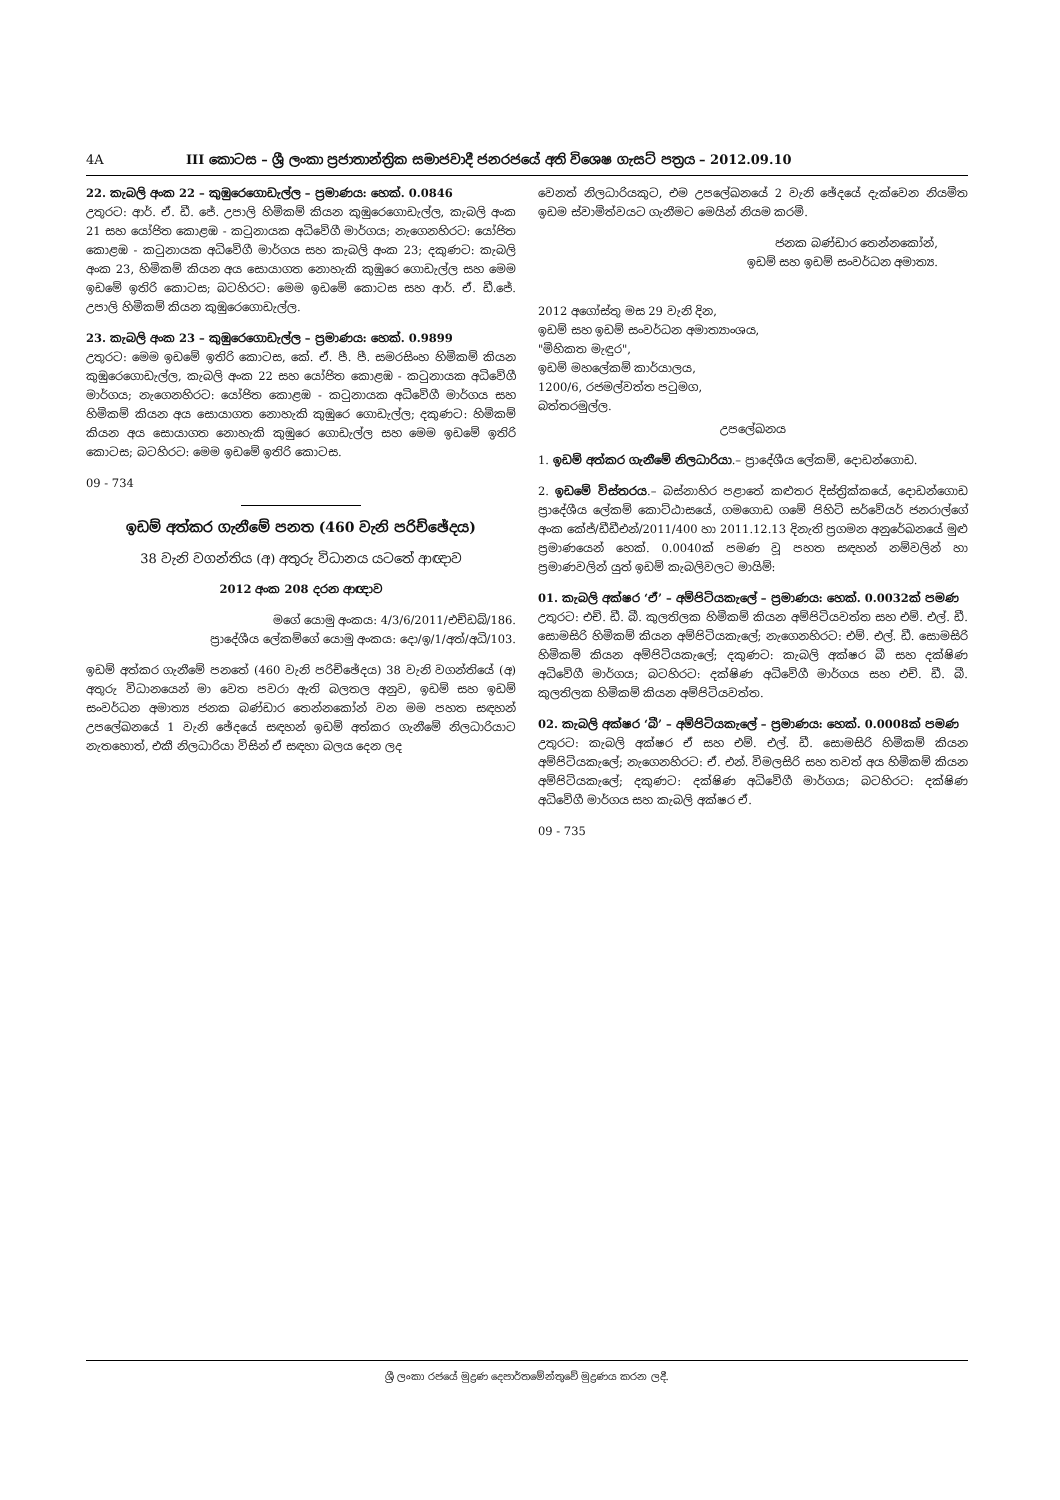4A III කොටස – ශ්‍රී ලංකා ප්‍රජාතාන්ත්‍රික සමාජවාදී ජනරජයේ අති විශෙෂ ගැසට් පත්‍රය – 2012.09.10
22. කැබලි අංක 22 – කුඹුරෙගොඩැල්ල – ප්‍රමාණය: හෙක්. 0.0846
උතුරට: ආර්. ඒ. ඩී. ජේ. උපාලි හිමිකම් කියන කුඹුරෙගොඩැල්ල, කැබලි අංක 21 සහ යෝජිත කොළඹ - කටුනායක අධිවේගී මාර්ගය; නැගෙනහිරට: යෝජිත කොළඹ - කටුනායක අධිවේගී මාර්ගය සහ කැබලි අංක 23; දකුණට: කැබලි අංක 23, හිමිකම් කියන අය සොයාගත නොහැකි කුඹුරෙ ගොඩැල්ල සහ මෙම ඉඩමේ ඉතිරි කොටස; බටහිරට: මෙම ඉඩමේ කොටස සහ ආර්. ඒ. ඩී.ජේ. උපාලි හිමිකම් කියන කුඹුරෙගොඩැල්ල.
23. කැබලි අංක 23 – කුඹුරෙගොඩැල්ල – ප්‍රමාණය: හෙක්. 0.9899
උතුරට: මෙම ඉඩමේ ඉතිරි කොටස, කේ. ඒ. පී. පී. සමරසිංහ හිමිකම් කියන කුඹුරෙගොඩැල්ල, කැබලි අංක 22 සහ යෝජිත කොළඹ - කටුනායක අධිවේගී මාර්ගය; නැගෙනහිරට: යෝජිත කොළඹ - කටුනායක අධිවේගී මාර්ගය සහ හිමිකම් කියන අය සොයාගත නොහැකි කුඹුරෙ ගොඩැල්ල; දකුණට: හිමිකම් කියන අය සොයාගත නොහැකි කුඹුරෙ ගොඩැල්ල සහ මෙම ඉඩමේ ඉතිරි කොටස; බටහිරට: මෙම ඉඩමේ ඉතිරි කොටස.
09 - 734
ඉඩම් අත්කර ගැනීමේ පනත (460 වැනි පරිච්ඡේදය)
38 වැනි වගන්තිය (අ) අතුරු විධානය යටතේ ආඥාව
2012 අංක 208 දරන ආඥාව
මගේ යොමු අංකය: 4/3/6/2011/එච්ඩබ්/186.
ප්‍රාදේශීය ලේකම්ගේ යොමු අංකය: දො/ඉ/1/අත්/අධි/103.
ඉඩම් අත්කර ගැනීමේ පනතේ (460 වැනි පරිච්ඡේදය) 38 වැනි වගන්තියේ (අ) අතුරු විධානයෙන් මා වෙත පවරා ඇති බලතල අනුව, ඉඩම් සහ ඉඩම් සංවර්ධන අමාත්‍ය ජනක බණ්ඩාර තෙන්නකෝන් වන මම පහත සඳහන් උපලේඛනයේ 1 වැනි ඡේදයේ සඳහන් ඉඩම් අත්කර ගැනීමේ නිලධාරියාට නැතහොත්, එකී නිලධාරියා විසින් ඒ සඳහා බලය දෙන ලද
වෙනත් නිලධාරියකුට, එම උපලේඛනයේ 2 වැනි ඡේදයේ දැක්වෙන නියමිත ඉඩම ස්වාමිත්වයට ගැනීමට මෙයින් නියම කරමි.
ජනක බණ්ඩාර තෙන්නකෝන්,
ඉඩම් සහ ඉඩම් සංවර්ධන අමාත්‍ය.
2012 අගෝස්තු මස 29 වැනි දින,
ඉඩම් සහ ඉඩම් සංවර්ධන අමාත්‍යාංශය,
"මිහිකත මැඳුර",
ඉඩම් මහලේකම් කාර්යාලය,
1200/6, රජමල්වත්ත පටුමග,
බත්තරමුල්ල.
උපලේඛනය
1. ඉඩම් අත්කර ගැනීමේ නිලධාරියා.– ප්‍රාදේශීය ලේකම්, දොඩන්ගොඩ.
2. ඉඩමේ විස්තරය.– බස්නාහිර පළාතේ කළුතර දිස්ත්‍රික්කයේ, දොඩන්ගොඩ ප්‍රාදේශීය ලේකම් කොට්ඨාසයේ, ගමගොඩ ගමේ පිහිටි සර්වේයර් ජනරාල්ගේ අංක කේජ්/ඩීඩීඑන්/2011/400 හා 2011.12.13 දිනැති ප්‍රගමන අනුරේඛනයේ මුළු ප්‍රමාණයෙන් හෙක්. 0.0040ක් පමණ වූ පහත සඳහන් නම්වලින් හා ප්‍රමාණවලින් යුත් ඉඩම් කැබලිවලට මායිම්:
01. කැබලි අක්ෂර ‘ඒ’ – අම්පිටියකැලේ – ප්‍රමාණය: හෙක්. 0.0032ක් පමණ
උතුරට: එච්. ඩී. බී. කුලතිලක හිමිකම් කියන අම්පිටියවත්ත සහ එම්. එල්. ඩී. සොමසිරි හිමිකම් කියන අම්පිටියකැලේ; නැගෙනහිරට: එම්. එල්. ඩී. සොමසිරි හිමිකම් කියන අම්පිටියකැලේ; දකුණට: කැබලි අක්ෂර බී සහ දක්ෂිණ අධිවේගී මාර්ගය; බටහිරට: දක්ෂිණ අධිවේගී මාර්ගය සහ එච්. ඩී. බී. කුලතිලක හිමිකම් කියන අම්පිටියවත්ත.
02. කැබලි අක්ෂර ‘බී’ – අම්පිටියකැලේ – ප්‍රමාණය: හෙක්. 0.0008ක් පමණ
උතුරට: කැබලි අක්ෂර ඒ සහ එම්. එල්. ඩී. සොමසිරි හිමිකම් කියන අම්පිටියකැලේ; නැගෙනහිරට: ඒ. එන්. විමලසිරි සහ තවත් අය හිමිකම් කියන අම්පිටියකැලේ; දකුණට: දක්ෂිණ අධිවේගී මාර්ගය; බටහිරට: දක්ෂිණ අධිවේගී මාර්ගය සහ කැබලි අක්ෂර ඒ.
09 - 735
ශ්‍රී ලංකා රජයේ මුද්‍රණ දෙපාර්තමේන්තුවේ මුද්‍රණය කරන ලදී.